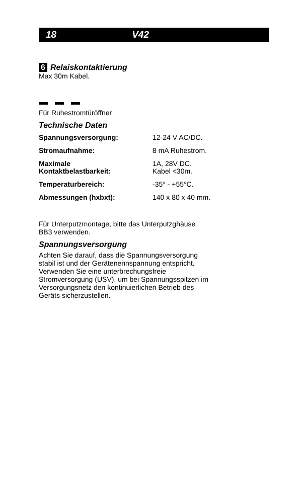18 V42
6 Relaiskontaktierung
Max 30m Kabel.
Für Ruhestromtüröffner
Technische Daten
| Spannungsversorgung: | 12-24 V AC/DC. |
| Stromaufnahme: | 8 mA Ruhestrom. |
| Maximale Kontaktbelastbarkeit: | 1A, 28V DC. Kabel <30m. |
| Temperaturbereich: | -35° - +55°C. |
| Abmessungen (hxbxt): | 140 x 80 x 40 mm. |
Für Unterputzmontage, bitte das Unterputzghäuse
BB3 verwenden.
Spannungsversorgung
Achten Sie darauf, dass die Spannungsversorgung
stabil ist und der Gerätenennspannung entspricht.
Verwenden Sie eine unterbrechungsfreie
Stromversorgung (USV), um bei Spannungsspitzen im
Versorgungsnetz den kontinuierlichen Betrieb des
Geräts sicherzustellen.